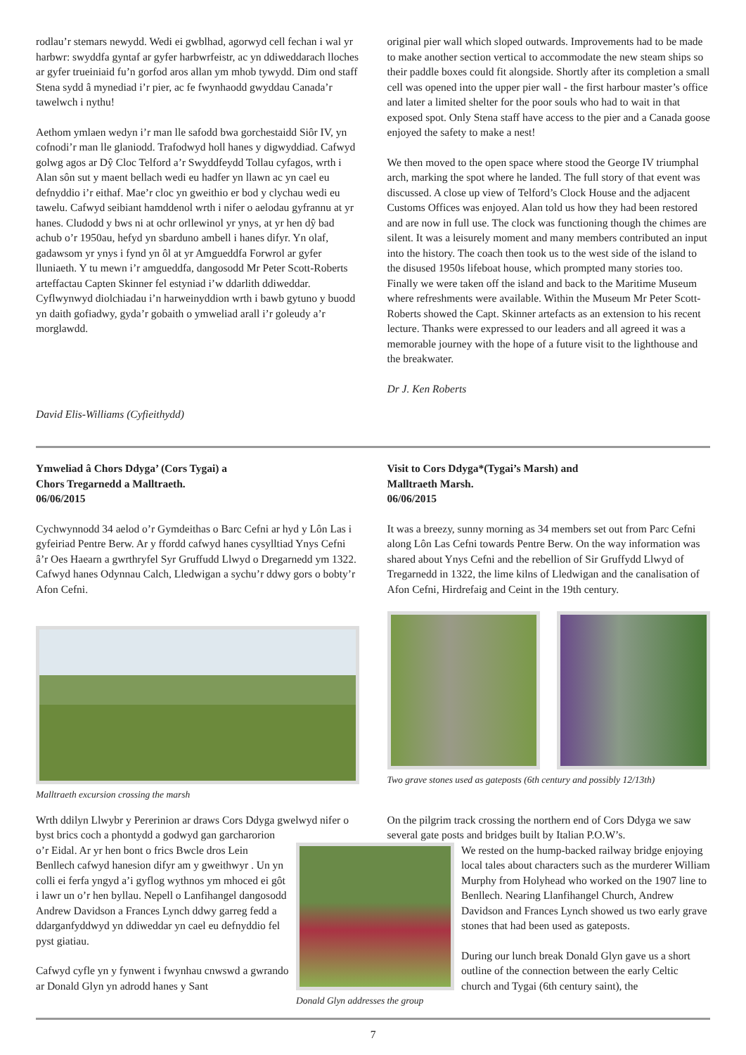rodlau’r stemars newydd. Wedi ei gwblhad, agorwyd cell fechan i wal yr harbwr: swyddfa gyntaf ar gyfer harbwrfeistr, ac yn ddiweddarach lloches ar gyfer trueiniaid fu’n gorfod aros allan ym mhob tywydd. Dim ond staff Stena sydd â mynediad i’r pier, ac fe fwynhaodd gwyddau Canada’r tawelwch i nythu!
Aethom ymlaen wedyn i’r man lle safodd bwa gorchestaidd Siôr IV, yn cofnodi’r man lle glaniodd. Trafodwyd holl hanes y digwyddiad. Cafwyd golwg agos ar Dŷ Cloc Telford a’r Swyddfeydd Tollau cyfagos, wrth i Alan sôn sut y maent bellach wedi eu hadfer yn llawn ac yn cael eu defnyddio i’r eithaf. Mae’r cloc yn gweithio er bod y clychau wedi eu tawelu. Cafwyd seibiant hamddenol wrth i nifer o aelodau gyfrannu at yr hanes. Cludodd y bws ni at ochr orllewinol yr ynys, at yr hen dŷ bad achub o’r 1950au, hefyd yn sbarduno ambell i hanes difyr. Yn olaf, gadawsom yr ynys i fynd yn ôl at yr Amgueddfa Forwrol ar gyfer lluniaeth. Y tu mewn i’r amgueddfa, dangosodd Mr Peter Scott-Roberts arteffactau Capten Skinner fel estyniad i’w ddarlith ddiweddar. Cyflwynwyd diolchiadau i’n harweinyddion wrth i bawb gytuno y buodd yn daith gofiadwy, gyda’r gobaith o ymweliad arall i’r goleudy a’r morglawdd.
David Elis-Williams (Cyfieithydd)
original pier wall which sloped outwards. Improvements had to be made to make another section vertical to accommodate the new steam ships so their paddle boxes could fit alongside. Shortly after its completion a small cell was opened into the upper pier wall - the first harbour master’s office and later a limited shelter for the poor souls who had to wait in that exposed spot. Only Stena staff have access to the pier and a Canada goose enjoyed the safety to make a nest!
We then moved to the open space where stood the George IV triumphal arch, marking the spot where he landed. The full story of that event was discussed. A close up view of Telford’s Clock House and the adjacent Customs Offices was enjoyed. Alan told us how they had been restored and are now in full use. The clock was functioning though the chimes are silent. It was a leisurely moment and many members contributed an input into the history. The coach then took us to the west side of the island to the disused 1950s lifeboat house, which prompted many stories too. Finally we were taken off the island and back to the Maritime Museum where refreshments were available. Within the Museum Mr Peter Scott-Roberts showed the Capt. Skinner artefacts as an extension to his recent lecture. Thanks were expressed to our leaders and all agreed it was a memorable journey with the hope of a future visit to the lighthouse and the breakwater.
Dr J. Ken Roberts
Ymweliad â Chors Ddyga’ (Cors Tygai) a
Chors Tregarnedd a Malltraeth.
06/06/2015
Cychwynnodd 34 aelod o’r Gymdeithas o Barc Cefni ar hyd y Lôn Las i gyfeiriad Pentre Berw. Ar y ffordd cafwyd hanes cysylltiad Ynys Cefni â’r Oes Haearn a gwrthryfel Syr Gruffudd Llwyd o Dregarnedd ym 1322. Cafwyd hanes Odynnau Calch, Lledwigan a sychu’r ddwy gors o bobty’r Afon Cefni.
Malltraeth excursion crossing the marsh
Visit to Cors Ddyga*(Tygai’s Marsh) and
Malltraeth Marsh.
06/06/2015
It was a breezy, sunny morning as 34 members set out from Parc Cefni along Lôn Las Cefni towards Pentre Berw. On the way information was shared about Ynys Cefni and the rebellion of Sir Gruffydd Llwyd of Tregarnedd in 1322, the lime kilns of Lledwigan and the canalisation of Afon Cefni, Hirdrefaig and Ceint in the 19th century.
Two grave stones used as gateposts (6th century and possibly 12/13th)
Wrth ddilyn Llwybr y Pererinion ar draws Cors Ddyga gwelwyd nifer o byst brics coch a phontydd a godwyd gan garcharorion
On the pilgrim track crossing the northern end of Cors Ddyga we saw several gate posts and bridges built by Italian P.O.W’s.
o’r Eidal. Ar yr hen bont o frics Bwcle dros Lein Benllech cafwyd hanesion difyr am y gweithwyr . Un yn colli ei ferfa yngyd a’i gyflog wythnos ym mhoced ei gôt i lawr un o’r hen byllau. Nepell o Lanfihangel dangosodd Andrew Davidson a Frances Lynch ddwy garreg fedd a ddarganfyddwyd yn ddiweddar yn cael eu defnyddio fel pyst giatiau.
Cafwyd cyfle yn y fynwent i fwynhau cnwswd a gwrando ar Donald Glyn yn adrodd hanes y Sant
Donald Glyn addresses the group
We rested on the hump-backed railway bridge enjoying local tales about characters such as the murderer William Murphy from Holyhead who worked on the 1907 line to Benllech. Nearing Llanfihangel Church, Andrew Davidson and Frances Lynch showed us two early grave stones that had been used as gateposts.
During our lunch break Donald Glyn gave us a short outline of the connection between the early Celtic church and Tygai (6th century saint), the
7